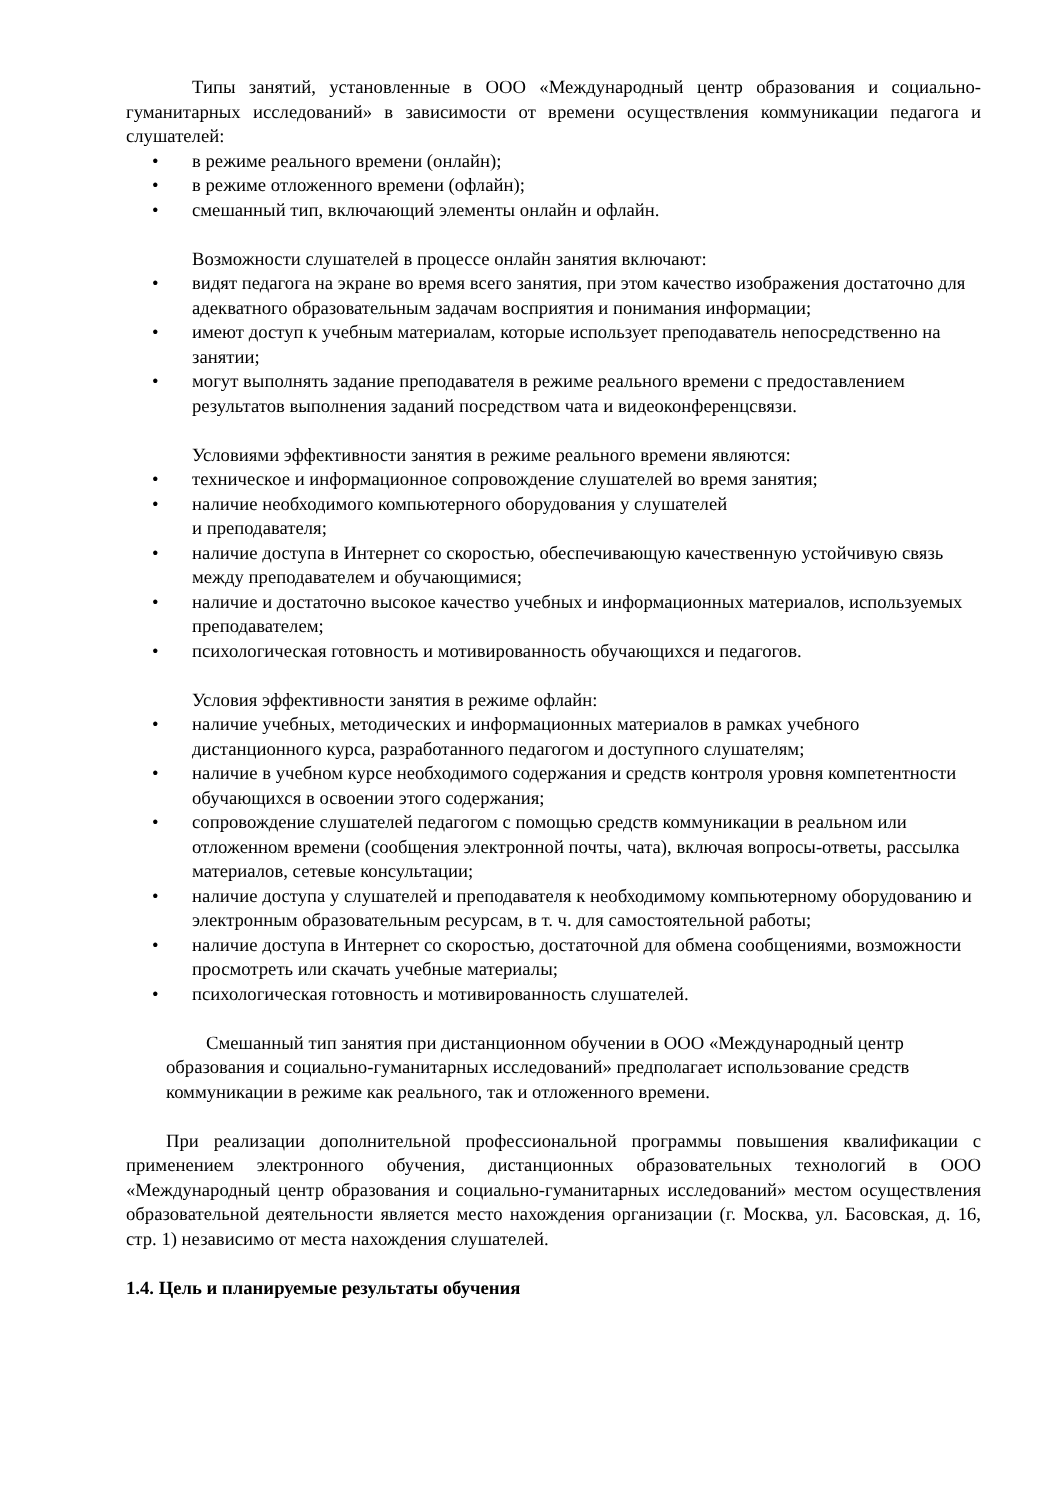Типы занятий, установленные в ООО «Международный центр образования и социально-гуманитарных исследований» в зависимости от времени осуществления коммуникации педагога и слушателей:
• в режиме реального времени (онлайн);
• в режиме отложенного времени (офлайн);
• смешанный тип, включающий элементы онлайн и офлайн.
Возможности слушателей в процессе онлайн занятия включают:
• видят педагога на экране во время всего занятия, при этом качество изображения достаточно для адекватного образовательным задачам восприятия и понимания информации;
• имеют доступ к учебным материалам, которые использует преподаватель непосредственно на занятии;
• могут выполнять задание преподавателя в режиме реального времени с предоставлением результатов выполнения заданий посредством чата и видеоконференцсвязи.
Условиями эффективности занятия в режиме реального времени являются:
• техническое и информационное сопровождение слушателей во время занятия;
• наличие необходимого компьютерного оборудования у слушателей
и преподавателя;
• наличие доступа в Интернет со скоростью, обеспечивающую качественную устойчивую связь между преподавателем и обучающимися;
• наличие и достаточно высокое качество учебных и информационных материалов, используемых преподавателем;
• психологическая готовность и мотивированность обучающихся и педагогов.
Условия эффективности занятия в режиме офлайн:
• наличие учебных, методических и информационных материалов в рамках учебного дистанционного курса, разработанного педагогом и доступного слушателям;
• наличие в учебном курсе необходимого содержания и средств контроля уровня компетентности обучающихся в освоении этого содержания;
• сопровождение слушателей педагогом с помощью средств коммуникации в реальном или отложенном времени (сообщения электронной почты, чата), включая вопросы-ответы, рассылка материалов, сетевые консультации;
• наличие доступа у слушателей и преподавателя к необходимому компьютерному оборудованию и электронным образовательным ресурсам, в т. ч. для самостоятельной работы;
• наличие доступа в Интернет со скоростью, достаточной для обмена сообщениями, возможности просмотреть или скачать учебные материалы;
• психологическая готовность и мотивированность слушателей.
Смешанный тип занятия при дистанционном обучении в ООО «Международный центр образования и социально-гуманитарных исследований» предполагает использование средств коммуникации в режиме как реального, так и отложенного времени.
При реализации дополнительной профессиональной программы повышения квалификации с применением электронного обучения, дистанционных образовательных технологий в ООО «Международный центр образования и социально-гуманитарных исследований» местом осуществления образовательной деятельности является место нахождения организации (г. Москва, ул. Басовская, д. 16, стр. 1) независимо от места нахождения слушателей.
1.4. Цель и планируемые результаты обучения